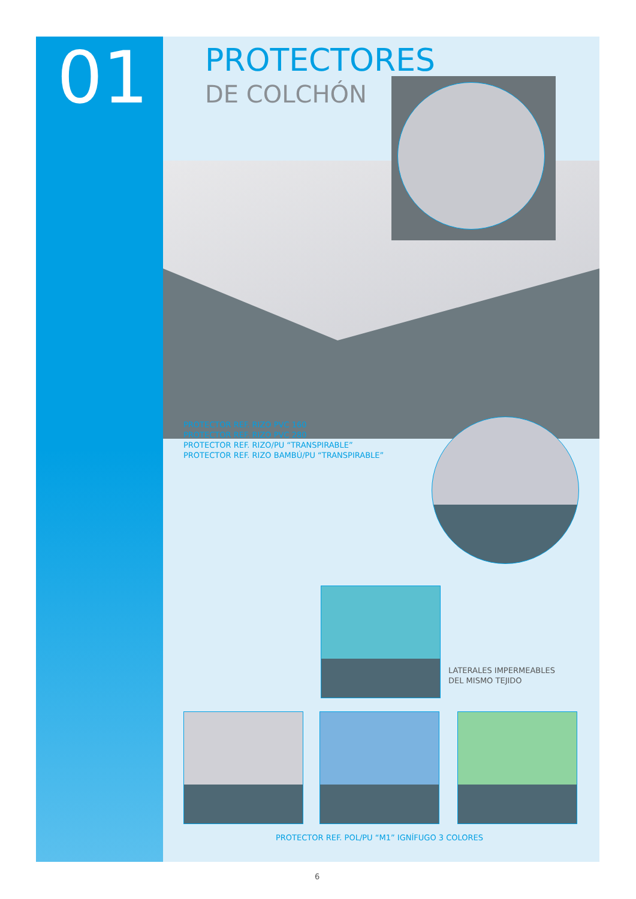01 PROTECTORES
DE COLCHÓN
PROTECTOR REF. RIZO PVC 160
PROTECTOR REF. RIZO PVC 280
PROTECTOR REF. RIZO/PU “TRANSPIRABLE”
PROTECTOR REF. RIZO BAMBÚ/PU “TRANSPIRABLE”
LATERALES IMPERMEABLES
DEL MISMO TEJIDO
PROTECTOR REF. POL/PU “M1” IGNÍFUGO 3 COLORES
6